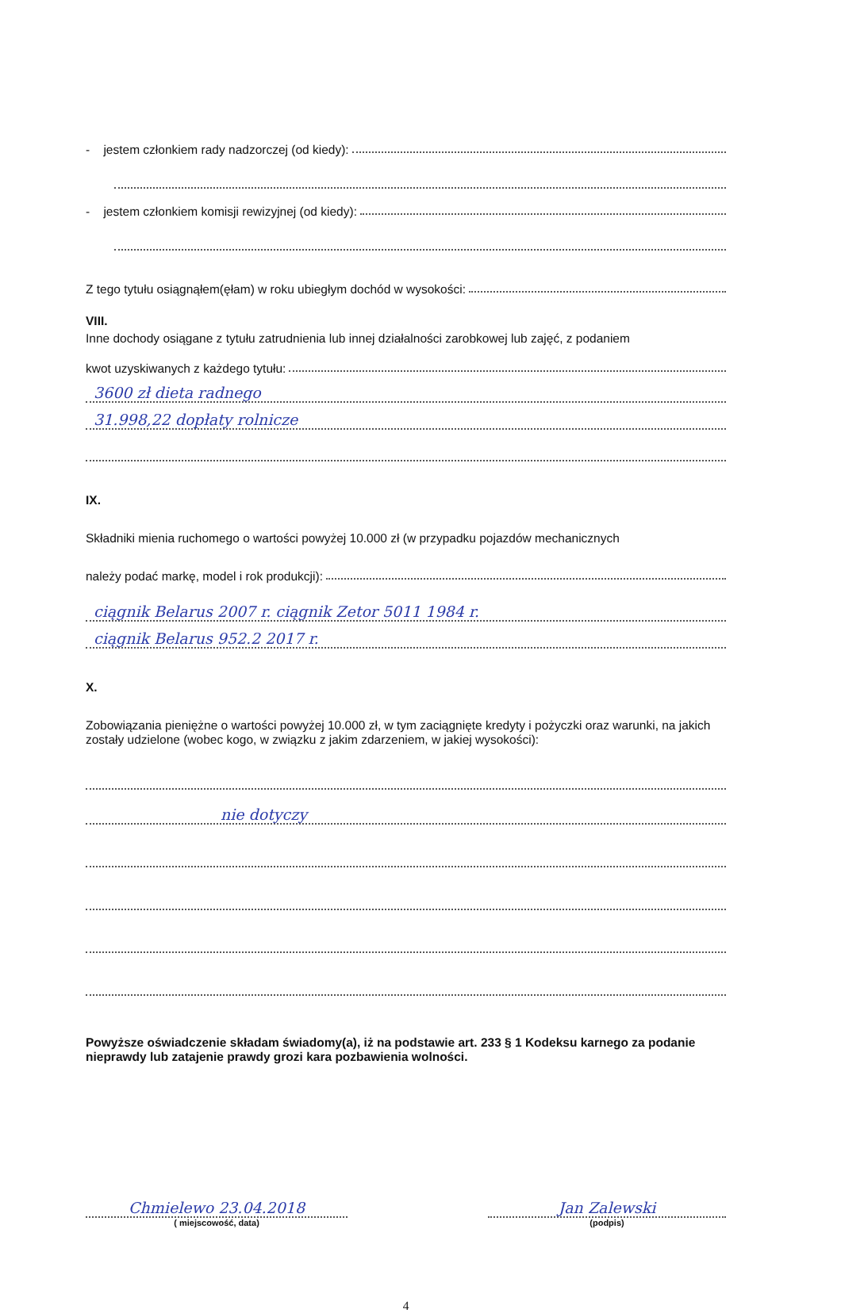- jestem członkiem rady nadzorczej (od kiedy):
- jestem członkiem komisji rewizyjnej (od kiedy):
Z tego tytułu osiągnąłem(ęłam) w roku ubiegłym dochód w wysokości:
VIII.
Inne dochody osiągane z tytułu zatrudnienia lub innej działalności zarobkowej lub zajęć, z podaniem
kwot uzyskiwanych z każdego tytułu:
3600 zł dieta radnego
31.998,22 dopłaty rolnicze
IX.
Składniki mienia ruchomego o wartości powyżej 10.000 zł (w przypadku pojazdów mechanicznych
należy podać markę, model i rok produkcji):
ciągnik Belarus 2007 r. ciągnik Zetor 5011 1984 r.
ciągnik Belarus 952.2 2017 r.
X.
Zobowiązania pieniężne o wartości powyżej 10.000 zł, w tym zaciągnięte kredyty i pożyczki oraz warunki, na jakich zostały udzielone (wobec kogo, w związku z jakim zdarzeniem, w jakiej wysokości):
nie dotyczy
Powyższe oświadczenie składam świadomy(a), iż na podstawie art. 233 § 1 Kodeksu karnego za podanie nieprawdy lub zatajenie prawdy grozi kara pozbawienia wolności.
Chmielewo 23.04.2018
( miejscowość, data)
Jan Zalewski
(podpis)
4